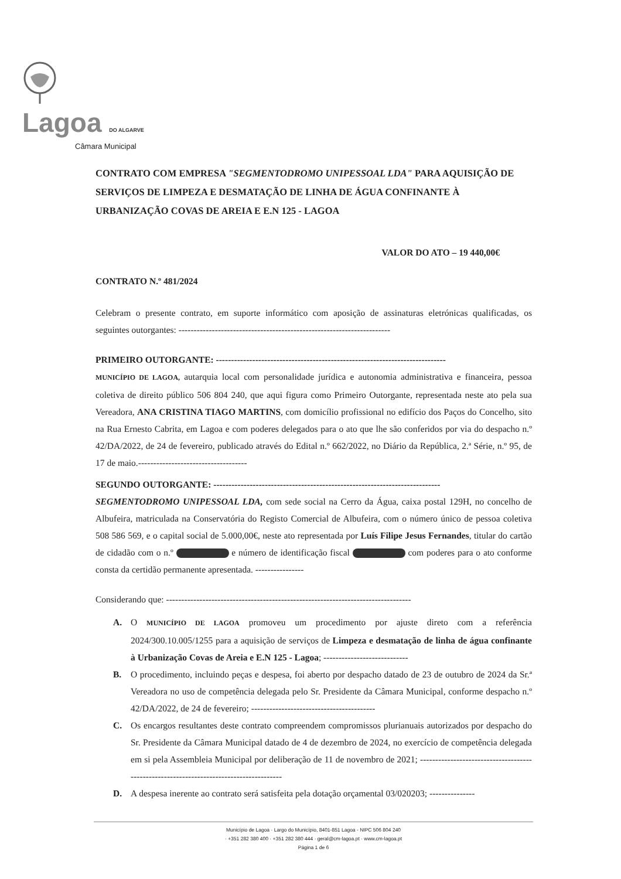Lagoa DO ALGARVE
Câmara Municipal
CONTRATO COM EMPRESA "SEGMENTODROMO UNIPESSOAL LDA" PARA AQUISIÇÃO DE SERVIÇOS DE LIMPEZA E DESMATAÇÃO DE LINHA DE ÁGUA CONFINANTE À URBANIZAÇÃO COVAS DE AREIA E E.N 125 - LAGOA
VALOR DO ATO – 19 440,00€
CONTRATO N.º 481/2024
Celebram o presente contrato, em suporte informático com aposição de assinaturas eletrónicas qualificadas, os seguintes outorgantes: ----------------------------------------------------------------------
PRIMEIRO OUTORGANTE: ----------------------------------------------------------------------------
MUNICÍPIO DE LAGOA, autarquia local com personalidade jurídica e autonomia administrativa e financeira, pessoa coletiva de direito público 506 804 240, que aqui figura como Primeiro Outorgante, representada neste ato pela sua Vereadora, ANA CRISTINA TIAGO MARTINS, com domicílio profissional no edifício dos Paços do Concelho, sito na Rua Ernesto Cabrita, em Lagoa e com poderes delegados para o ato que lhe são conferidos por via do despacho n.º 42/DA/2022, de 24 de fevereiro, publicado através do Edital n.º 662/2022, no Diário da República, 2.ª Série, n.º 95, de 17 de maio.------------------------------------
SEGUNDO OUTORGANTE: ---------------------------------------------------------------------------
SEGMENTODROMO UNIPESSOAL LDA, com sede social na Cerro da Água, caixa postal 129H, no concelho de Albufeira, matriculada na Conservatória do Registo Comercial de Albufeira, com o número único de pessoa coletiva 508 586 569, e o capital social de 5.000,00€, neste ato representada por Luís Filipe Jesus Fernandes, titular do cartão de cidadão com o n.º e número de identificação fiscal com poderes para o ato conforme consta da certidão permanente apresentada. ----------------
Considerando que: ---------------------------------------------------------------------------------
A. O MUNICÍPIO DE LAGOA promoveu um procedimento por ajuste direto com a referência 2024/300.10.005/1255 para a aquisição de serviços de Limpeza e desmatação de linha de água confinante à Urbanização Covas de Areia e E.N 125 - Lagoa; ----------------------------
B. O procedimento, incluindo peças e despesa, foi aberto por despacho datado de 23 de outubro de 2024 da Sr.ª Vereadora no uso de competência delegada pelo Sr. Presidente da Câmara Municipal, conforme despacho n.º 42/DA/2022, de 24 de fevereiro; -----------------------------------------
C. Os encargos resultantes deste contrato compreendem compromissos plurianuais autorizados por despacho do Sr. Presidente da Câmara Municipal datado de 4 de dezembro de 2024, no exercício de competência delegada em si pela Assembleia Municipal por deliberação de 11 de novembro de 2021; ---------------------------------------------------------------------------------------
D. A despesa inerente ao contrato será satisfeita pela dotação orçamental 03/020203; ---------------
Município de Lagoa · Largo do Município, 8401-851 Lagoa - NIPC 506 804 240
· +351 282 380 400 · +351 282 380 444 · geral@cm-lagoa.pt · www.cm-lagoa.pt
Página 1 de 6